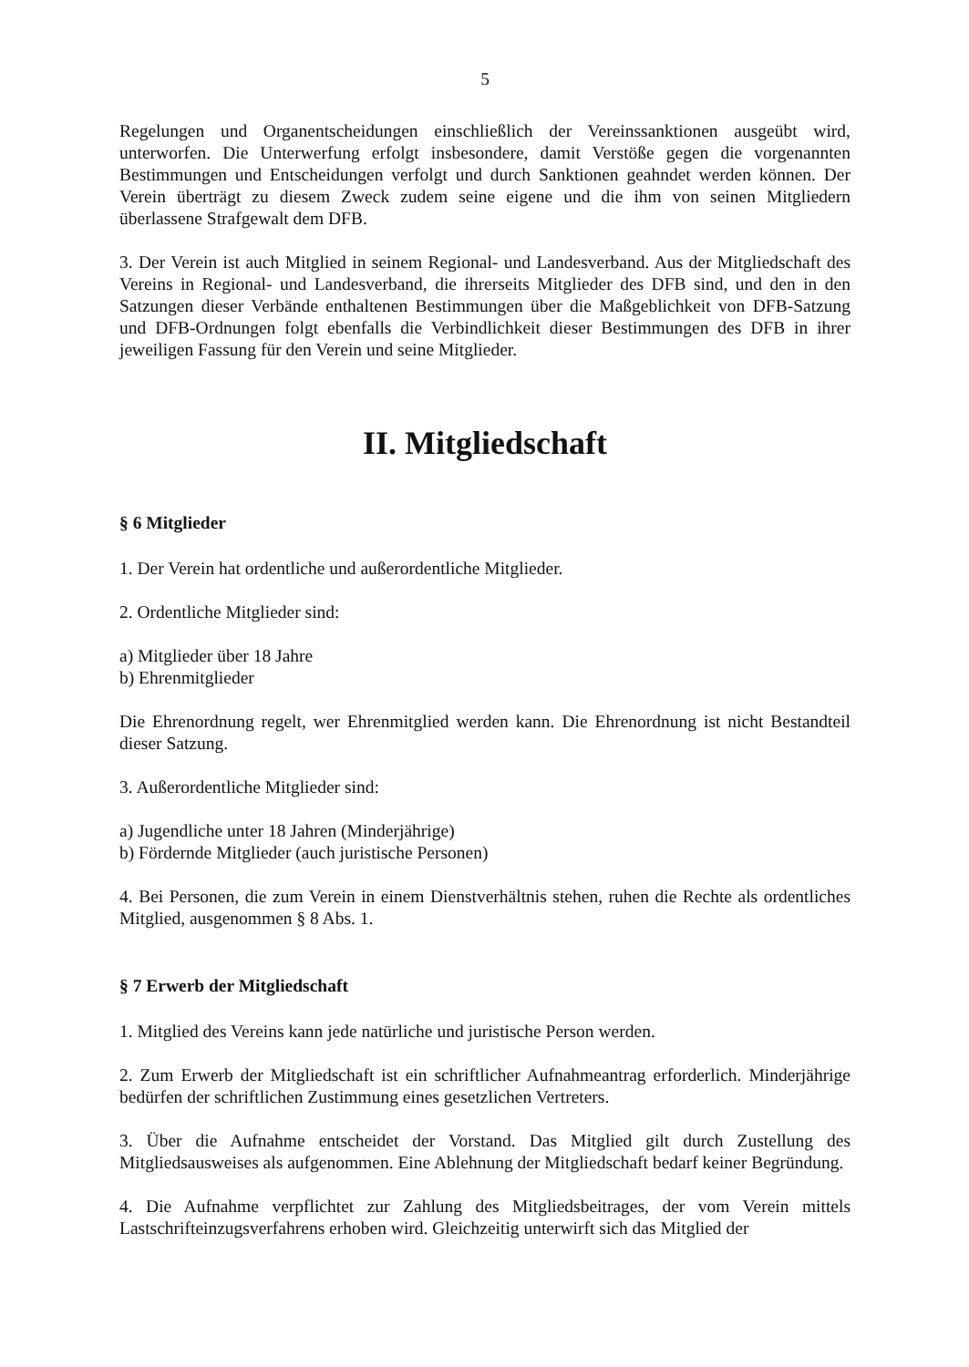5
Regelungen und Organentscheidungen einschließlich der Vereinssanktionen ausgeübt wird, unterworfen. Die Unterwerfung erfolgt insbesondere, damit Verstöße gegen die vorgenannten Bestimmungen und Entscheidungen verfolgt und durch Sanktionen geahndet werden können. Der Verein überträgt zu diesem Zweck zudem seine eigene und die ihm von seinen Mitgliedern überlassene Strafgewalt dem DFB.
3. Der Verein ist auch Mitglied in seinem Regional- und Landesverband. Aus der Mitgliedschaft des Vereins in Regional- und Landesverband, die ihrerseits Mitglieder des DFB sind, und den in den Satzungen dieser Verbände enthaltenen Bestimmungen über die Maßgeblichkeit von DFB-Satzung und DFB-Ordnungen folgt ebenfalls die Verbindlichkeit dieser Bestimmungen des DFB in ihrer jeweiligen Fassung für den Verein und seine Mitglieder.
II. Mitgliedschaft
§ 6 Mitglieder
1. Der Verein hat ordentliche und außerordentliche Mitglieder.
2. Ordentliche Mitglieder sind:
a) Mitglieder über 18 Jahre
b) Ehrenmitglieder
Die Ehrenordnung regelt, wer Ehrenmitglied werden kann. Die Ehrenordnung ist nicht Bestandteil dieser Satzung.
3. Außerordentliche Mitglieder sind:
a) Jugendliche unter 18 Jahren (Minderjährige)
b) Fördernde Mitglieder (auch juristische Personen)
4. Bei Personen, die zum Verein in einem Dienstverhältnis stehen, ruhen die Rechte als ordentliches Mitglied, ausgenommen § 8 Abs. 1.
§ 7 Erwerb der Mitgliedschaft
1. Mitglied des Vereins kann jede natürliche und juristische Person werden.
2. Zum Erwerb der Mitgliedschaft ist ein schriftlicher Aufnahmeantrag erforderlich. Minderjährige bedürfen der schriftlichen Zustimmung eines gesetzlichen Vertreters.
3. Über die Aufnahme entscheidet der Vorstand. Das Mitglied gilt durch Zustellung des Mitgliedsausweises als aufgenommen. Eine Ablehnung der Mitgliedschaft bedarf keiner Begründung.
4. Die Aufnahme verpflichtet zur Zahlung des Mitgliedsbeitrages, der vom Verein mittels Lastschrifteinzugsverfahrens erhoben wird. Gleichzeitig unterwirft sich das Mitglied der